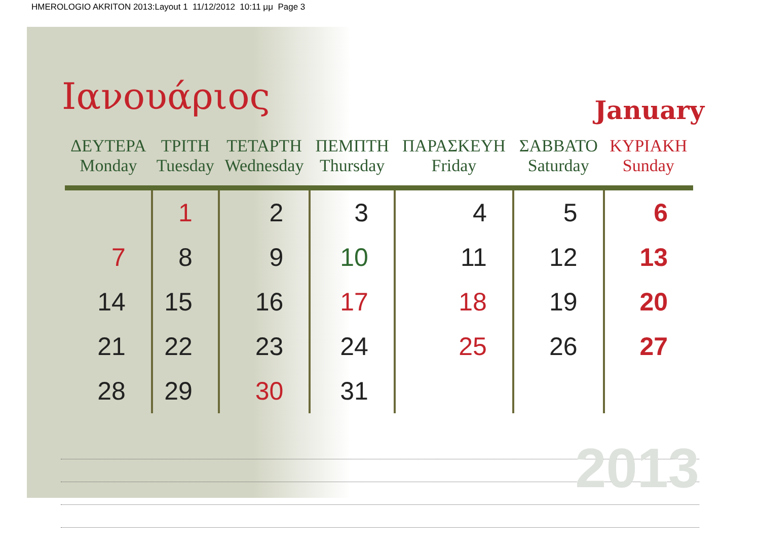HMEROLOGIO AKRITON 2013:Layout 1 11/12/2012 10:11 μμ Page 3
Ιανουάριος
January
| ΔΕΥΤΕΡΑ Monday | ΤΡΙΤΗ Tuesday | ΤΕΤΑΡΤΗ Wednesday | ΠΕΜΠΤΗ Thursday | ΠΑΡΑΣΚΕΥΗ Friday | ΣΑΒΒΑΤΟ Saturday | ΚΥΡΙΑΚΗ Sunday |
| --- | --- | --- | --- | --- | --- | --- |
| | 1 | 2 | 3 | 4 | 5 | 6 |
| 7 | 8 | 9 | 10 | 11 | 12 | 13 |
| 14 | 15 | 16 | 17 | 18 | 19 | 20 |
| 21 | 22 | 23 | 24 | 25 | 26 | 27 |
| 28 | 29 | 30 | 31 | | | |
2013